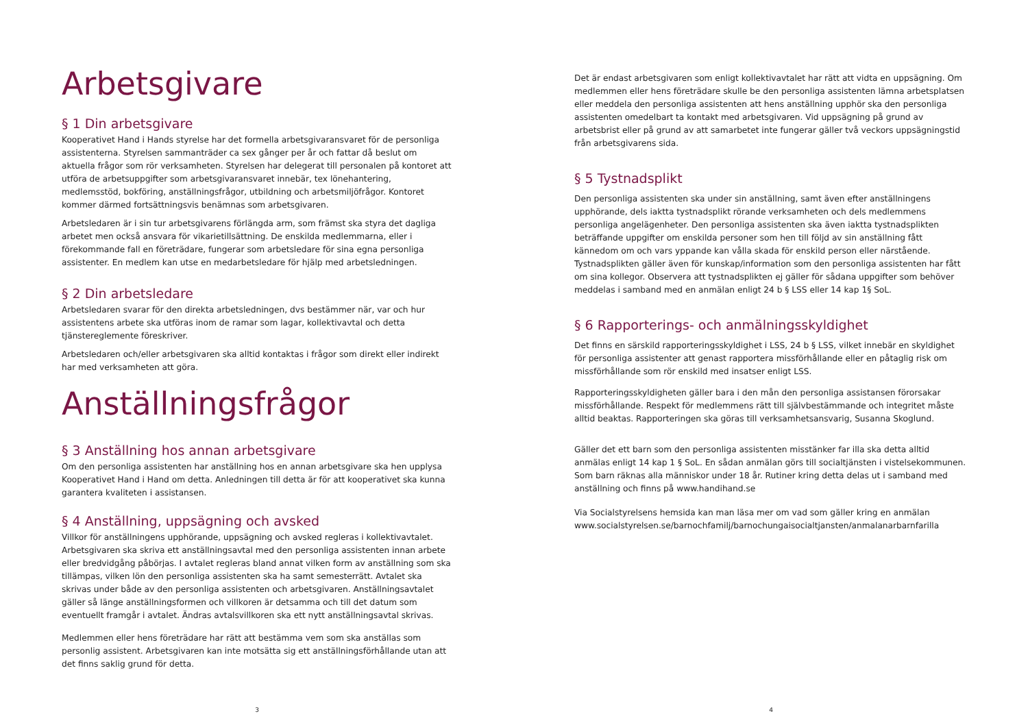Arbetsgivare
§ 1 Din arbetsgivare
Kooperativet Hand i Hands styrelse har det formella arbetsgivaransvaret för de personliga assistenterna. Styrelsen sammanträder ca sex gånger per år och fattar då beslut om aktuella frågor som rör verksamheten. Styrelsen har delegerat till personalen på kontoret att utföra de arbetsuppgifter som arbetsgivaransvaret innebär, tex lönehantering, medlemsstöd, bokföring, anställningsfrågor, utbildning och arbetsmiljöfrågor. Kontoret kommer därmed fortsättningsvis benämnas som arbetsgivaren.
Arbetsledaren är i sin tur arbetsgivarens förlängda arm, som främst ska styra det dagliga arbetet men också ansvara för vikarietillsättning. De enskilda medlemmarna, eller i förekommande fall en företrädare, fungerar som arbetsledare för sina egna personliga assistenter. En medlem kan utse en medarbetsledare för hjälp med arbetsledningen.
§ 2 Din arbetsledare
Arbetsledaren svarar för den direkta arbetsledningen, dvs bestämmer när, var och hur assistentens arbete ska utföras inom de ramar som lagar, kollektivavtal och detta tjänstereglemente föreskriver.
Arbetsledaren och/eller arbetsgivaren ska alltid kontaktas i frågor som direkt eller indirekt har med verksamheten att göra.
Anställningsfrågor
§ 3 Anställning hos annan arbetsgivare
Om den personliga assistenten har anställning hos en annan arbetsgivare ska hen upplysa Kooperativet Hand i Hand om detta. Anledningen till detta är för att kooperativet ska kunna garantera kvaliteten i assistansen.
§ 4 Anställning, uppsägning och avsked
Villkor för anställningens upphörande, uppsägning och avsked regleras i kollektivavtalet. Arbetsgivaren ska skriva ett anställningsavtal med den personliga assistenten innan arbete eller bredvidgång påbörjas. I avtalet regleras bland annat vilken form av anställning som ska tillämpas, vilken lön den personliga assistenten ska ha samt semesterrätt. Avtalet ska skrivas under både av den personliga assistenten och arbetsgivaren. Anställningsavtalet gäller så länge anställningsformen och villkoren är detsamma och till det datum som eventuellt framgår i avtalet. Ändras avtalsvillkoren ska ett nytt anställningsavtal skrivas.
Medlemmen eller hens företrädare har rätt att bestämma vem som ska anställas som personlig assistent. Arbetsgivaren kan inte motsätta sig ett anställningsförhållande utan att det finns saklig grund för detta.
3
Det är endast arbetsgivaren som enligt kollektivavtalet har rätt att vidta en uppsägning. Om medlemmen eller hens företrädare skulle be den personliga assistenten lämna arbetsplatsen eller meddela den personliga assistenten att hens anställning upphör ska den personliga assistenten omedelbart ta kontakt med arbetsgivaren. Vid uppsägning på grund av arbetsbrist eller på grund av att samarbetet inte fungerar gäller två veckors uppsägningstid från arbetsgivarens sida.
§ 5 Tystnadsplikt
Den personliga assistenten ska under sin anställning, samt även efter anställningens upphörande, dels iaktta tystnadsplikt rörande verksamheten och dels medlemmens personliga angelägenheter. Den personliga assistenten ska även iaktta tystnadsplikten beträffande uppgifter om enskilda personer som hen till följd av sin anställning fått kännedom om och vars yppande kan vålla skada för enskild person eller närstående. Tystnadsplikten gäller även för kunskap/information som den personliga assistenten har fått om sina kollegor. Observera att tystnadsplikten ej gäller för sådana uppgifter som behöver meddelas i samband med en anmälan enligt 24 b § LSS eller 14 kap 1§ SoL.
§ 6 Rapporterings- och anmälningsskyldighet
Det finns en särskild rapporteringsskyldighet i LSS, 24 b § LSS, vilket innebär en skyldighet för personliga assistenter att genast rapportera missförhållande eller en påtaglig risk om missförhållande som rör enskild med insatser enligt LSS.
Rapporteringsskyldigheten gäller bara i den mån den personliga assistansen förorsakar missförhållande. Respekt för medlemmens rätt till självbestämmande och integritet måste alltid beaktas. Rapporteringen ska göras till verksamhetsansvarig, Susanna Skoglund.
Gäller det ett barn som den personliga assistenten misstänker far illa ska detta alltid anmälas enligt 14 kap 1 § SoL. En sådan anmälan görs till socialtjänsten i vistelsekommunen. Som barn räknas alla människor under 18 år. Rutiner kring detta delas ut i samband med anställning och finns på www.handihand.se
Via Socialstyrelsens hemsida kan man läsa mer om vad som gäller kring en anmälan www.socialstyrelsen.se/barnochfamilj/barnochungaisocialtjansten/anmalanarbarnfarilla
4